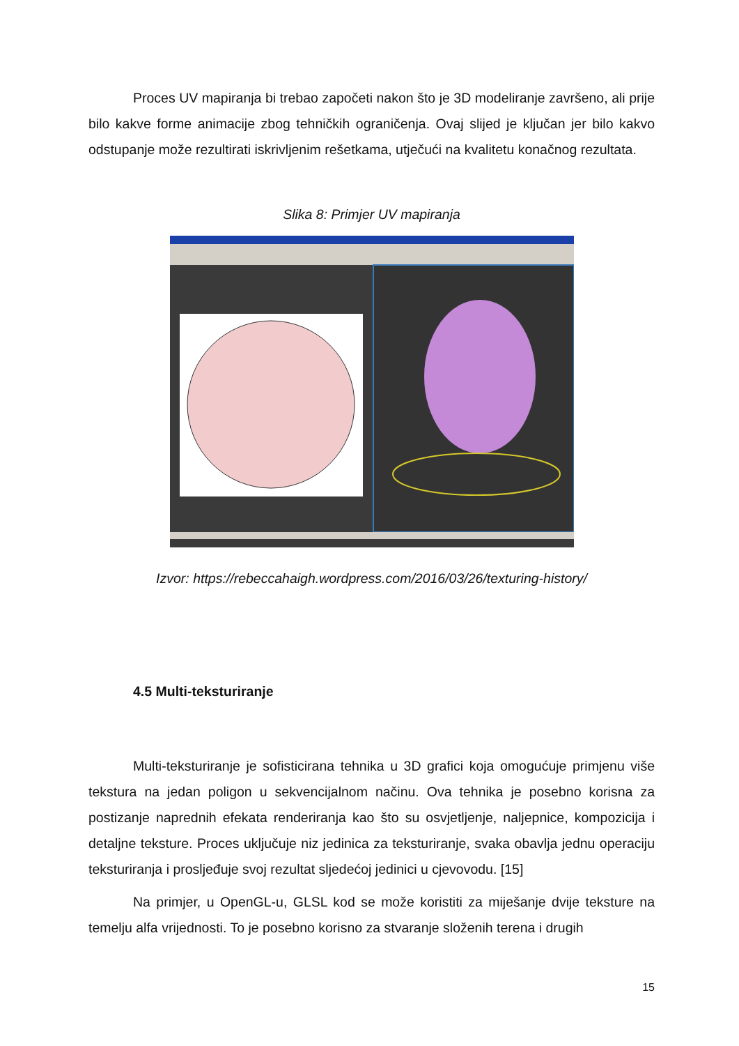Proces UV mapiranja bi trebao započeti nakon što je 3D modeliranje završeno, ali prije bilo kakve forme animacije zbog tehničkih ograničenja. Ovaj slijed je ključan jer bilo kakvo odstupanje može rezultirati iskrivljenim rešetkama, utječući na kvalitetu konačnog rezultata.
Slika 8: Primjer UV mapiranja
Izvor: https://rebeccahaigh.wordpress.com/2016/03/26/texturing-history/
4.5 Multi-teksturiranje
Multi-teksturiranje je sofisticirana tehnika u 3D grafici koja omogućuje primjenu više tekstura na jedan poligon u sekvencijalnom načinu. Ova tehnika je posebno korisna za postizanje naprednih efekata renderiranja kao što su osvjetljenje, naljepnice, kompozicija i detaljne teksture. Proces uključuje niz jedinica za teksturiranje, svaka obavlja jednu operaciju teksturiranja i prosljeđuje svoj rezultat sljedećoj jedinici u cjevovodu. [15]
Na primjer, u OpenGL-u, GLSL kod se može koristiti za miješanje dvije teksture na temelju alfa vrijednosti. To je posebno korisno za stvaranje složenih terena i drugih
15